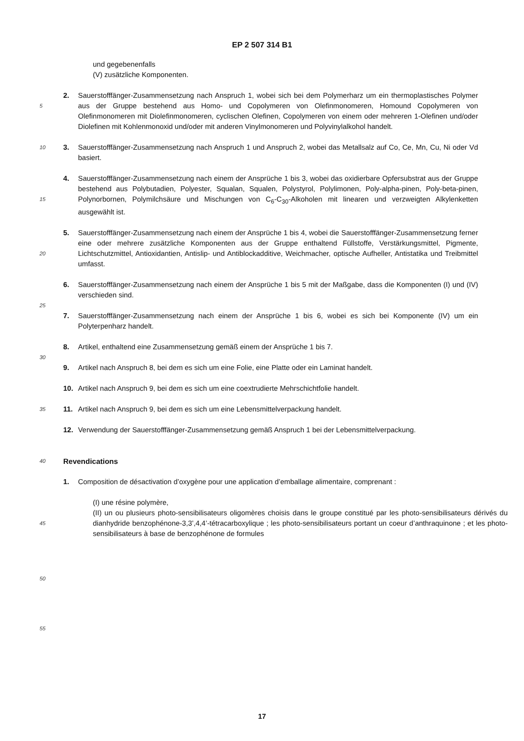EP 2 507 314 B1
und gegebenenfalls
(V) zusätzliche Komponenten.
5
2. Sauerstofffänger-Zusammensetzung nach Anspruch 1, wobei sich bei dem Polymerharz um ein thermoplastisches Polymer aus der Gruppe bestehend aus Homo- und Copolymeren von Olefinmonomeren, Homound Copolymeren von Olefinmonomeren mit Diolefinmonomeren, cyclischen Olefinen, Copolymeren von einem oder mehreren 1-Olefinen und/oder Diolefinen mit Kohlenmonoxid und/oder mit anderen Vinylmonomeren und Polyvinylalkohol handelt.
10
3. Sauerstofffänger-Zusammensetzung nach Anspruch 1 und Anspruch 2, wobei das Metallsalz auf Co, Ce, Mn, Cu, Ni oder Vd basiert.
15
4. Sauerstofffänger-Zusammensetzung nach einem der Ansprüche 1 bis 3, wobei das oxidierbare Opfersubstrat aus der Gruppe bestehend aus Polybutadien, Polyester, Squalan, Squalen, Polystyrol, Polylimonen, Poly-alpha-pinen, Poly-beta-pinen, Polynorbornen, Polymilchsäure und Mischungen von C<sub>6</sub>-C<sub>30</sub>-Alkoholen mit linearen und verzweigten Alkylenketten ausgewählt ist.
20
5. Sauerstofffänger-Zusammensetzung nach einem der Ansprüche 1 bis 4, wobei die Sauerstofffänger-Zusammensetzung ferner eine oder mehrere zusätzliche Komponenten aus der Gruppe enthaltend Füllstoffe, Verstärkungsmittel, Pigmente, Lichtschutzmittel, Antioxidantien, Antislip- und Antiblockadditive, Weichmacher, optische Aufheller, Antistatika und Treibmittel umfasst.
25
6. Sauerstofffänger-Zusammensetzung nach einem der Ansprüche 1 bis 5 mit der Maßgabe, dass die Komponenten (I) und (IV) verschieden sind.
7. Sauerstofffänger-Zusammensetzung nach einem der Ansprüche 1 bis 6, wobei es sich bei Komponente (IV) um ein Polyterpenharz handelt.
30
8. Artikel, enthaltend eine Zusammensetzung gemäß einem der Ansprüche 1 bis 7.
9. Artikel nach Anspruch 8, bei dem es sich um eine Folie, eine Platte oder ein Laminat handelt.
10. Artikel nach Anspruch 9, bei dem es sich um eine coextrudierte Mehrschichtfolie handelt.
35
11. Artikel nach Anspruch 9, bei dem es sich um eine Lebensmittelverpackung handelt.
12. Verwendung der Sauerstofffänger-Zusammensetzung gemäß Anspruch 1 bei der Lebensmittelverpackung.
40
Revendications
1. Composition de désactivation d’oxygène pour une application d’emballage alimentaire, comprenant :
45
(I) une résine polymère,
(II) un ou plusieurs photo-sensibilisateurs oligomères choisis dans le groupe constitué par les photo-sensibilisateurs dérivés du dianhydride benzophénone-3,3’,4,4’-tétracarboxylique ; les photo-sensibilisateurs portant un coeur d’anthraquinone ; et les photo-sensibilisateurs à base de benzophénone de formules
50
55
17